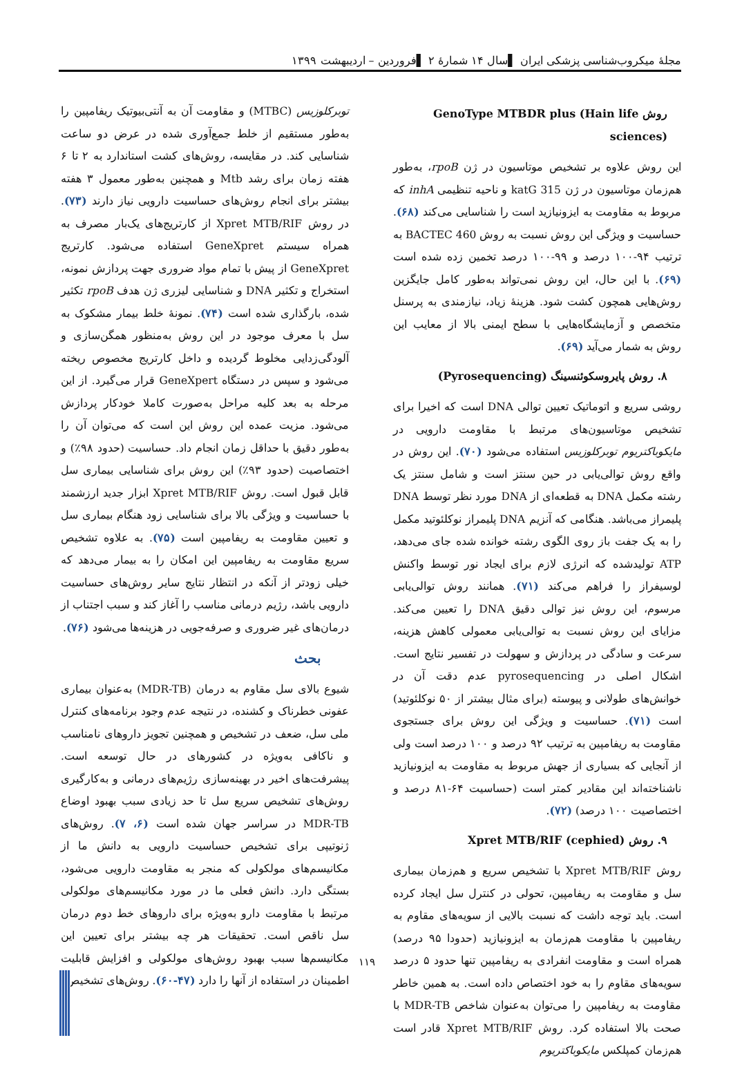مجلهٔ میکروب‌شناسی پزشکی ایران ▌سال ۱۴ شمارهٔ ۲ ▌فروردین – اردیبهشت ۱۳۹۹
روش GenoType MTBDR plus (Hain life sciences)
این روش علاوه بر تشخیص موتاسیون در ژن rpoB، به‌طور هم‌زمان موتاسیون در ژن katG 315 و ناحیه تنظیمی inhA که مربوط به مقاومت به ایزونیازید است را شناسایی می‌کند (۶۸). حساسیت و ویژگی این روش نسبت به روش BACTEC 460 به ترتیب ۹۴-۱۰۰ درصد و ۹۹-۱۰۰ درصد تخمین زده شده است (۶۹). با این حال، این روش نمی‌تواند به‌طور کامل جایگزین روش‌هایی همچون کشت شود. هزینهٔ زیاد، نیازمندی به پرسنل متخصص و آزمایشگاه‌هایی با سطح ایمنی بالا از معایب این روش به شمار می‌آید (۶۹).
۸. روش پایروسکوئنسینگ (Pyrosequencing)
روشی سریع و اتوماتیک تعیین توالی DNA است که اخیرا برای تشخیص موتاسیون‌های مرتبط با مقاومت دارویی در مایکوباکتریوم توبرکلوزیس استفاده می‌شود (۷۰). این روش در واقع روش توالی‌یابی در حین سنتز است و شامل سنتز یک رشته مکمل DNA به قطعه‌ای از DNA مورد نظر توسط DNA پلیمراز می‌باشد. هنگامی که آنزیم DNA پلیمراز نوکلئوتید مکمل را به یک جفت باز روی الگوی رشته خوانده شده جای می‌دهد، ATP تولیدشده که انرژی لازم برای ایجاد نور توسط واکنش لوسیفراز را فراهم می‌کند (۷۱). همانند روش توالی‌یابی مرسوم، این روش نیز توالی دقیق DNA را تعیین می‌کند. مزایای این روش نسبت به توالی‌یابی معمولی کاهش هزینه، سرعت و سادگی در پردازش و سهولت در تفسیر نتایج است. اشکال اصلی در pyrosequencing عدم دقت آن در خوانش‌های طولانی و پیوسته (برای مثال بیشتر از ۵۰ نوکلئوتید) است (۷۱). حساسیت و ویژگی این روش برای جستجوی مقاومت به ریفامپین به ترتیب ۹۲ درصد و ۱۰۰ درصد است ولی از آنجایی که بسیاری از جهش مربوط به مقاومت به ایزونیازید ناشناخته‌اند این مقادیر کمتر است (حساسیت ۶۴-۸۱ درصد و اختصاصیت ۱۰۰ درصد) (۷۲).
۹. روش Xpret MTB/RIF (cephied)
روش Xpret MTB/RIF با تشخیص سریع و هم‌زمان بیماری سل و مقاومت به ریفامپین، تحولی در کنترل سل ایجاد کرده است. باید توجه داشت که نسبت بالایی از سویه‌های مقاوم به ریفامپین با مقاومت هم‌زمان به ایزونیازید (حدودا ۹۵ درصد) همراه است و مقاومت انفرادی به ریفامپین تنها حدود ۵ درصد سویه‌های مقاوم را به خود اختصاص داده است. به همین خاطر مقاومت به ریفامپین را می‌توان به‌عنوان شاخص MDR-TB با صحت بالا استفاده کرد. روش Xpret MTB/RIF قادر است هم‌زمان کمپلکس مایکوباکتریوم
توبرکلوزیس (MTBC) و مقاومت آن به آنتی‌بیوتیک ریفامپین را به‌طور مستقیم از خلط جمع‌آوری شده در عرض دو ساعت شناسایی کند. در مقایسه، روش‌های کشت استاندارد به ۲ تا ۶ هفته زمان برای رشد Mtb و همچنین به‌طور معمول ۳ هفته بیشتر برای انجام روش‌های حساسیت دارویی نیاز دارند (۷۳). در روش Xpret MTB/RIF از کارتریج‌های یک‌بار مصرف به همراه سیستم GeneXpret استفاده می‌شود. کارتریج GeneXpret از پیش با تمام مواد ضروری جهت پردازش نمونه، استخراج و تکثیر DNA و شناسایی لیزری ژن هدف rpoB تکثیر شده، بارگذاری شده است (۷۴). نمونهٔ خلط بیمار مشکوک به سل با معرف موجود در این روش به‌منظور همگن‌سازی و آلودگی‌زدایی مخلوط گردیده و داخل کارتریج مخصوص ریخته می‌شود و سپس در دستگاه GeneXpert قرار می‌گیرد. از این مرحله به بعد کلیه مراحل به‌صورت کاملا خودکار پردازش می‌شود. مزیت عمده این روش این است که می‌توان آن را به‌طور دقیق با حداقل زمان انجام داد. حساسیت (حدود ۹۸٪) و اختصاصیت (حدود ۹۳٪) این روش برای شناسایی بیماری سل قابل قبول است. روش Xpret MTB/RIF ابزار جدید ارزشمند با حساسیت و ویژگی بالا برای شناسایی زود هنگام بیماری سل و تعیین مقاومت به ریفامپین است (۷۵). به علاوه تشخیص سریع مقاومت به ریفامپین این امکان را به بیمار می‌دهد که خیلی زودتر از آنکه در انتظار نتایج سایر روش‌های حساسیت دارویی باشد، رژیم درمانی مناسب را آغاز کند و سبب اجتناب از درمان‌های غیر ضروری و صرفه‌جویی در هزینه‌ها می‌شود (۷۶).
بحث
شیوع بالای سل مقاوم به درمان (MDR-TB) به‌عنوان بیماری عفونی خطرناک و کشنده، در نتیجه عدم وجود برنامه‌های کنترل ملی سل، ضعف در تشخیص و همچنین تجویز داروهای نامناسب و ناکافی به‌ویژه در کشورهای در حال توسعه است. پیشرفت‌های اخیر در بهینه‌سازی رژیم‌های درمانی و به‌کارگیری روش‌های تشخیص سریع سل تا حد زیادی سبب بهبود اوضاع MDR-TB در سراسر جهان شده است (۶، ۷). روش‌های ژنوتیپی برای تشخیص حساسیت دارویی به دانش ما از مکانیسم‌های مولکولی که منجر به مقاومت دارویی می‌شود، بستگی دارد. دانش فعلی ما در مورد مکانیسم‌های مولکولی مرتبط با مقاومت دارو به‌ویژه برای داروهای خط دوم درمان سل ناقص است. تحقیقات هر چه بیشتر برای تعیین این مکانیسم‌ها سبب بهبود روش‌های مولکولی و افزایش قابلیت اطمینان در استفاده از آنها را دارد (۴۷-۶۰). روش‌های تشخیص
۱۱۹